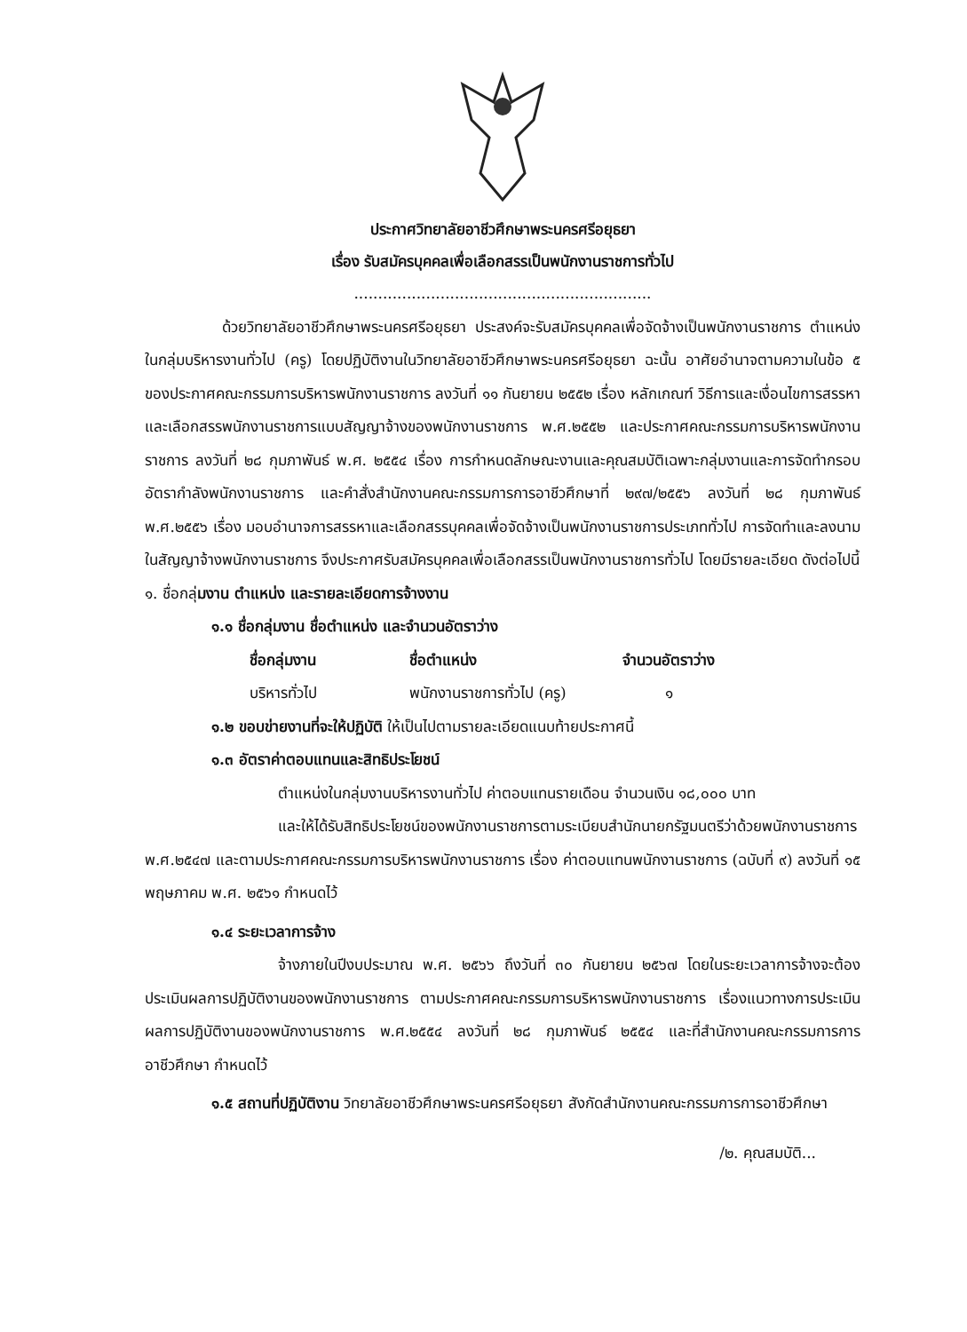ประกาศวิทยาลัยอาชีวศึกษาพระนครศรีอยุธยา
เรื่อง รับสมัครบุคคลเพื่อเลือกสรรเป็นพนักงานราชการทั่วไป
..............................................................
ด้วยวิทยาลัยอาชีวศึกษาพระนครศรีอยุธยา ประสงค์จะรับสมัครบุคคลเพื่อจัดจ้างเป็นพนักงานราชการ ตำแหน่งในกลุ่มบริหารงานทั่วไป (ครู) โดยปฏิบัติงานในวิทยาลัยอาชีวศึกษาพระนครศรีอยุธยา ฉะนั้น อาศัยอำนาจตามความในข้อ ๕ ของประกาศคณะกรรมการบริหารพนักงานราชการ ลงวันที่ ๑๑ กันยายน ๒๕๕๒ เรื่อง หลักเกณฑ์ วิธีการและเงื่อนไขการสรรหาและเลือกสรรพนักงานราชการแบบสัญญาจ้างของพนักงานราชการ พ.ศ.๒๕๕๒ และประกาศคณะกรรมการบริหารพนักงานราชการ ลงวันที่ ๒๘ กุมภาพันธ์ พ.ศ. ๒๕๕๔ เรื่อง การกำหนดลักษณะงานและคุณสมบัติเฉพาะกลุ่มงานและการจัดทำกรอบอัตรากำลังพนักงานราชการ และคำสั่งสำนักงานคณะกรรมการการอาชีวศึกษาที่ ๒๙๗/๒๕๕๖ ลงวันที่ ๒๘ กุมภาพันธ์ พ.ศ.๒๕๕๖ เรื่อง มอบอำนาจการสรรหาและเลือกสรรบุคคลเพื่อจัดจ้างเป็นพนักงานราชการประเภททั่วไป การจัดทำและลงนามในสัญญาจ้างพนักงานราชการ จึงประกาศรับสมัครบุคคลเพื่อเลือกสรรเป็นพนักงานราชการทั่วไป โดยมีรายละเอียด ดังต่อไปนี้
๑. ชื่อกลุ่มงาน ตำแหน่ง และรายละเอียดการจ้างงาน
๑.๑ ชื่อกลุ่มงาน ชื่อตำแหน่ง และจำนวนอัตราว่าง
| ชื่อกลุ่มงาน | ชื่อตำแหน่ง | จำนวนอัตราว่าง |
| --- | --- | --- |
| บริหารทั่วไป | พนักงานราชการทั่วไป (ครู) | ๑ |
๑.๒ ขอบข่ายงานที่จะให้ปฏิบัติ ให้เป็นไปตามรายละเอียดแนบท้ายประกาศนี้
๑.๓ อัตราค่าตอบแทนและสิทธิประโยชน์
ตำแหน่งในกลุ่มงานบริหารงานทั่วไป ค่าตอบแทนรายเดือน จำนวนเงิน ๑๘,๐๐๐ บาท
และให้ได้รับสิทธิประโยชน์ของพนักงานราชการตามระเบียบสำนักนายกรัฐมนตรีว่าด้วยพนักงานราชการ พ.ศ.๒๕๔๗ และตามประกาศคณะกรรมการบริหารพนักงานราชการ เรื่อง ค่าตอบแทนพนักงานราชการ (ฉบับที่ ๙) ลงวันที่ ๑๕ พฤษภาคม พ.ศ. ๒๕๖๑ กำหนดไว้
๑.๔ ระยะเวลาการจ้าง
จ้างภายในปีงบประมาณ พ.ศ. ๒๕๖๖ ถึงวันที่ ๓๐ กันยายน ๒๕๖๗ โดยในระยะเวลาการจ้างจะต้องประเมินผลการปฏิบัติงานของพนักงานราชการ ตามประกาศคณะกรรมการบริหารพนักงานราชการ เรื่องแนวทางการประเมินผลการปฏิบัติงานของพนักงานราชการ พ.ศ.๒๕๕๔ ลงวันที่ ๒๘ กุมภาพันธ์ ๒๕๕๔ และที่สำนักงานคณะกรรมการการอาชีวศึกษา กำหนดไว้
๑.๕ สถานที่ปฏิบัติงาน วิทยาลัยอาชีวศึกษาพระนครศรีอยุธยา สังกัดสำนักงานคณะกรรมการการอาชีวศึกษา
/๒. คุณสมบัติ...